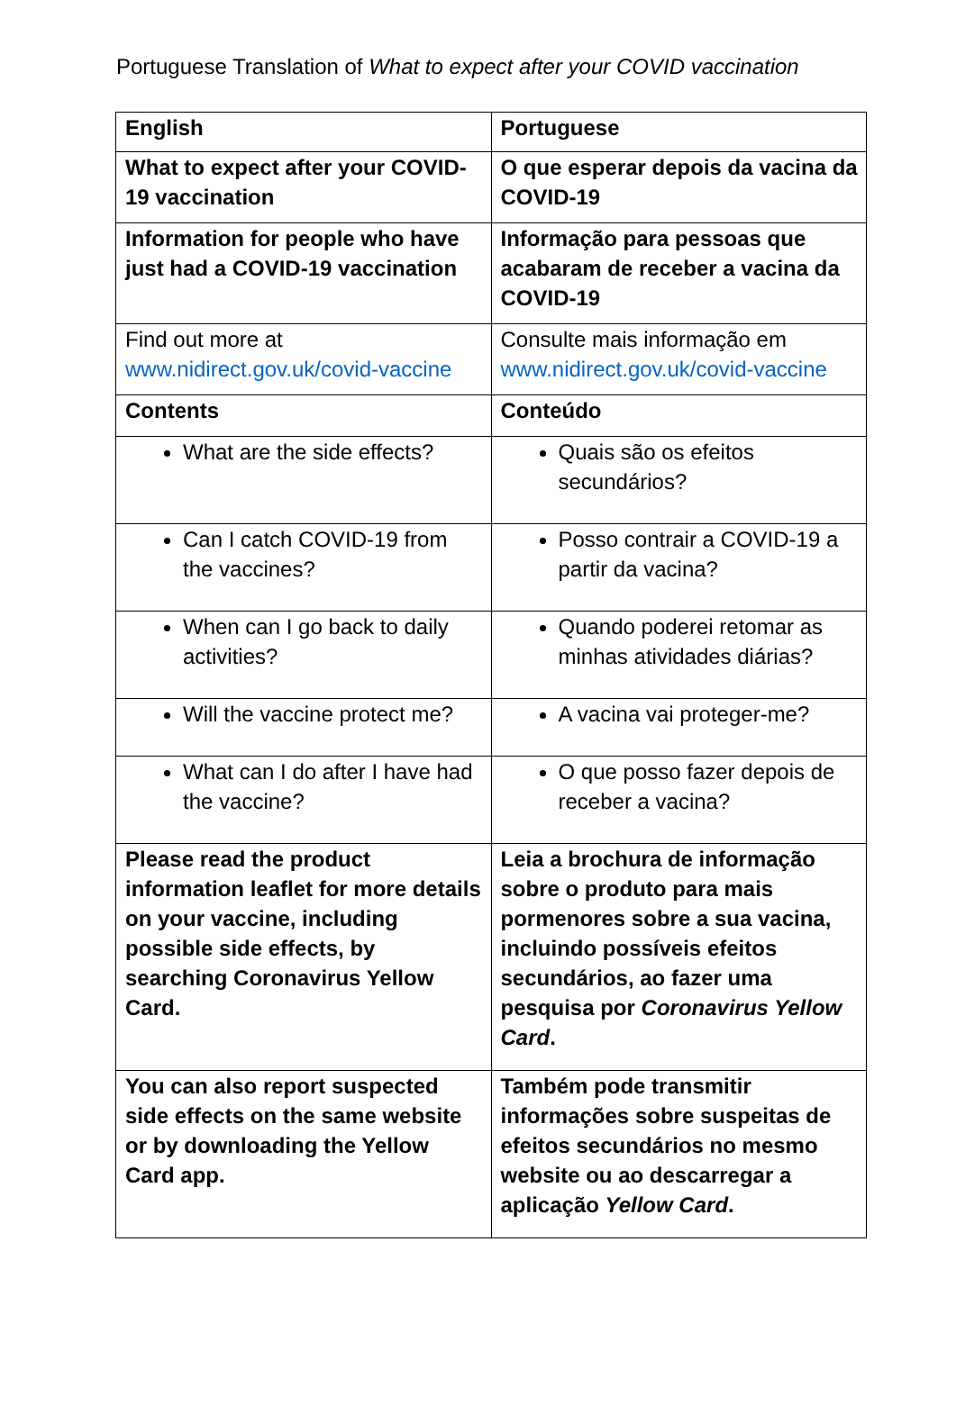Portuguese Translation of What to expect after your COVID vaccination
| English | Portuguese |
| --- | --- |
| What to expect after your COVID-19 vaccination | O que esperar depois da vacina da COVID-19 |
| Information for people who have just had a COVID-19 vaccination | Informação para pessoas que acabaram de receber a vacina da COVID-19 |
| Find out more at www.nidirect.gov.uk/covid-vaccine | Consulte mais informação em www.nidirect.gov.uk/covid-vaccine |
| Contents | Conteúdo |
| What are the side effects? | Quais são os efeitos secundários? |
| Can I catch COVID-19 from the vaccines? | Posso contrair a COVID-19 a partir da vacina? |
| When can I go back to daily activities? | Quando poderei retomar as minhas atividades diárias? |
| Will the vaccine protect me? | A vacina vai proteger-me? |
| What can I do after I have had the vaccine? | O que posso fazer depois de receber a vacina? |
| Please read the product information leaflet for more details on your vaccine, including possible side effects, by searching Coronavirus Yellow Card. | Leia a brochura de informação sobre o produto para mais pormenores sobre a sua vacina, incluindo possíveis efeitos secundários, ao fazer uma pesquisa por Coronavirus Yellow Card . |
| You can also report suspected side effects on the same website or by downloading the Yellow Card app. | Também pode transmitir informações sobre suspeitas de efeitos secundários no mesmo website ou ao descarregar a aplicação Yellow Card . |